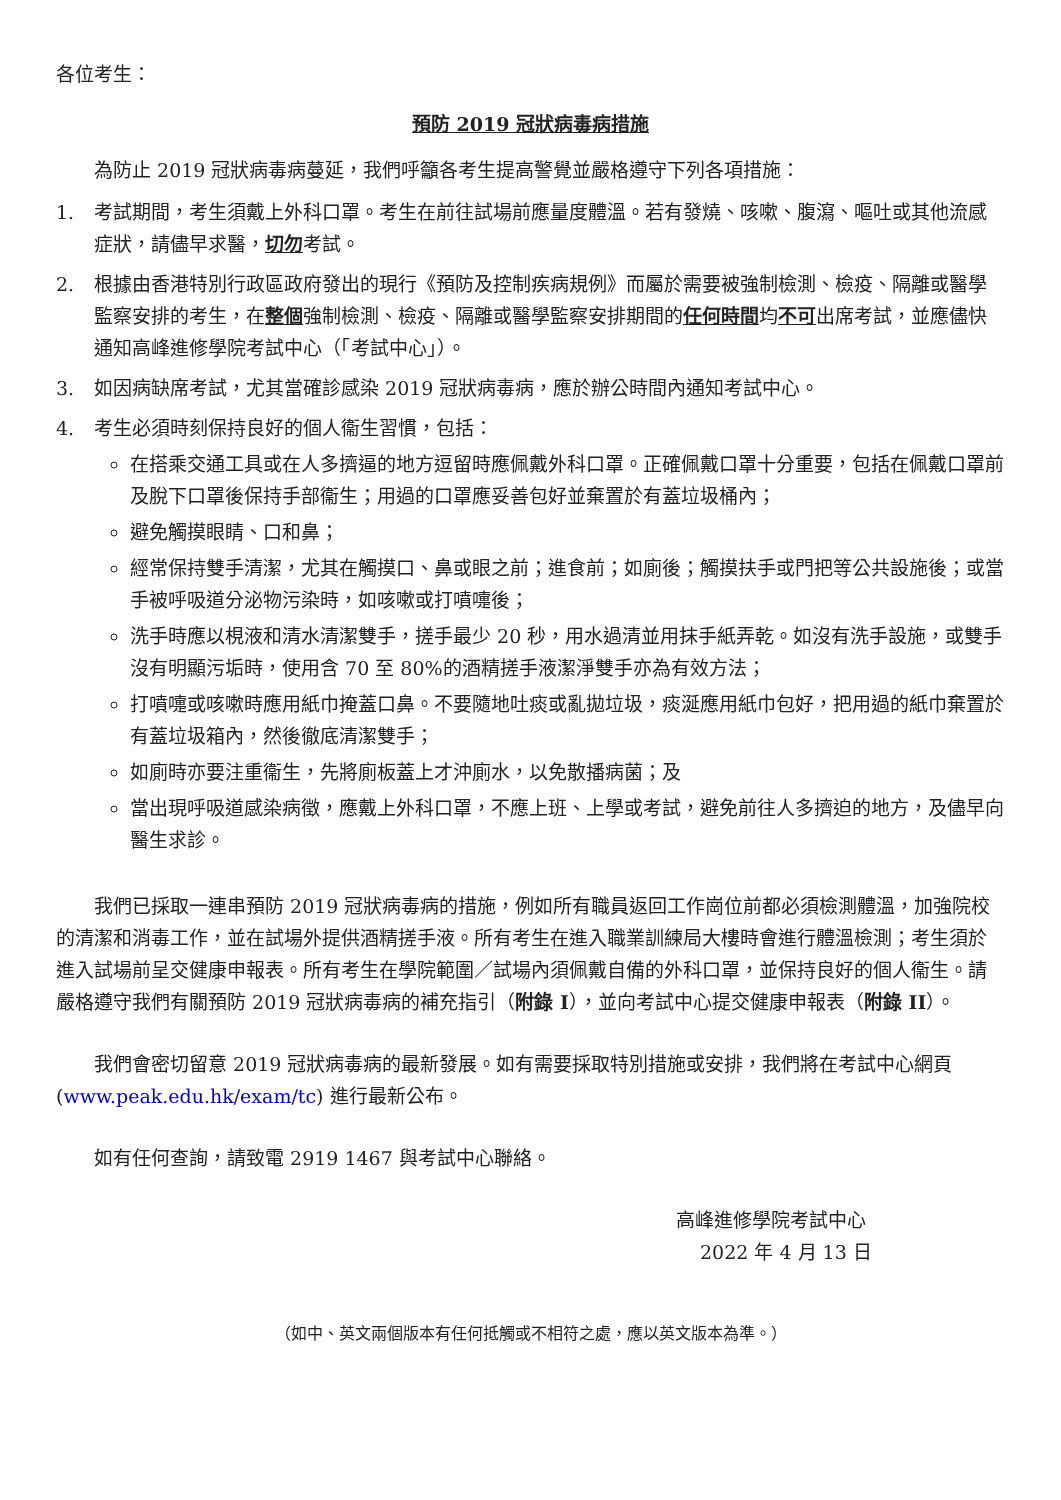各位考生：
預防 2019 冠狀病毒病措施
為防止 2019 冠狀病毒病蔓延，我們呼籲各考生提高警覺並嚴格遵守下列各項措施：
1. 考試期間，考生須戴上外科口罩。考生在前往試場前應量度體溫。若有發燒、咳嗽、腹瀉、嘔吐或其他流感症狀，請儘早求醫，切勿考試。
2. 根據由香港特別行政區政府發出的現行《預防及控制疾病規例》而屬於需要被強制檢測、檢疫、隔離或醫學監察安排的考生，在整個強制檢測、檢疫、隔離或醫學監察安排期間的任何時間均不可出席考試，並應儘快通知高峰進修學院考試中心（「考試中心」）。
3. 如因病缺席考試，尤其當確診感染 2019 冠狀病毒病，應於辦公時間內通知考試中心。
4. 考生必須時刻保持良好的個人衞生習慣，包括：
在搭乘交通工具或在人多擠逼的地方逗留時應佩戴外科口罩。正確佩戴口罩十分重要，包括在佩戴口罩前及脫下口罩後保持手部衞生；用過的口罩應妥善包好並棄置於有蓋垃圾桶內；
避免觸摸眼睛、口和鼻；
經常保持雙手清潔，尤其在觸摸口、鼻或眼之前；進食前；如廁後；觸摸扶手或門把等公共設施後；或當手被呼吸道分泌物污染時，如咳嗽或打噴嚏後；
洗手時應以梘液和清水清潔雙手，搓手最少 20 秒，用水過清並用抹手紙弄乾。如沒有洗手設施，或雙手沒有明顯污垢時，使用含 70 至 80%的酒精搓手液潔淨雙手亦為有效方法；
打噴嚏或咳嗽時應用紙巾掩蓋口鼻。不要隨地吐痰或亂拋垃圾，痰涎應用紙巾包好，把用過的紙巾棄置於有蓋垃圾箱內，然後徹底清潔雙手；
如廁時亦要注重衞生，先將廁板蓋上才沖廁水，以免散播病菌；及
當出現呼吸道感染病徵，應戴上外科口罩，不應上班、上學或考試，避免前往人多擠迫的地方，及儘早向醫生求診。
我們已採取一連串預防 2019 冠狀病毒病的措施，例如所有職員返回工作崗位前都必須檢測體溫，加強院校的清潔和消毒工作，並在試場外提供酒精搓手液。所有考生在進入職業訓練局大樓時會進行體溫檢測；考生須於進入試場前呈交健康申報表。所有考生在學院範圍／試場內須佩戴自備的外科口罩，並保持良好的個人衞生。請嚴格遵守我們有關預防 2019 冠狀病毒病的補充指引（附錄 I），並向考試中心提交健康申報表（附錄 II）。
我們會密切留意 2019 冠狀病毒病的最新發展。如有需要採取特別措施或安排，我們將在考試中心網頁 (www.peak.edu.hk/exam/tc) 進行最新公布。
如有任何查詢，請致電 2919 1467 與考試中心聯絡。
高峰進修學院考試中心
2022 年 4 月 13 日
（如中、英文兩個版本有任何抵觸或不相符之處，應以英文版本為準。）